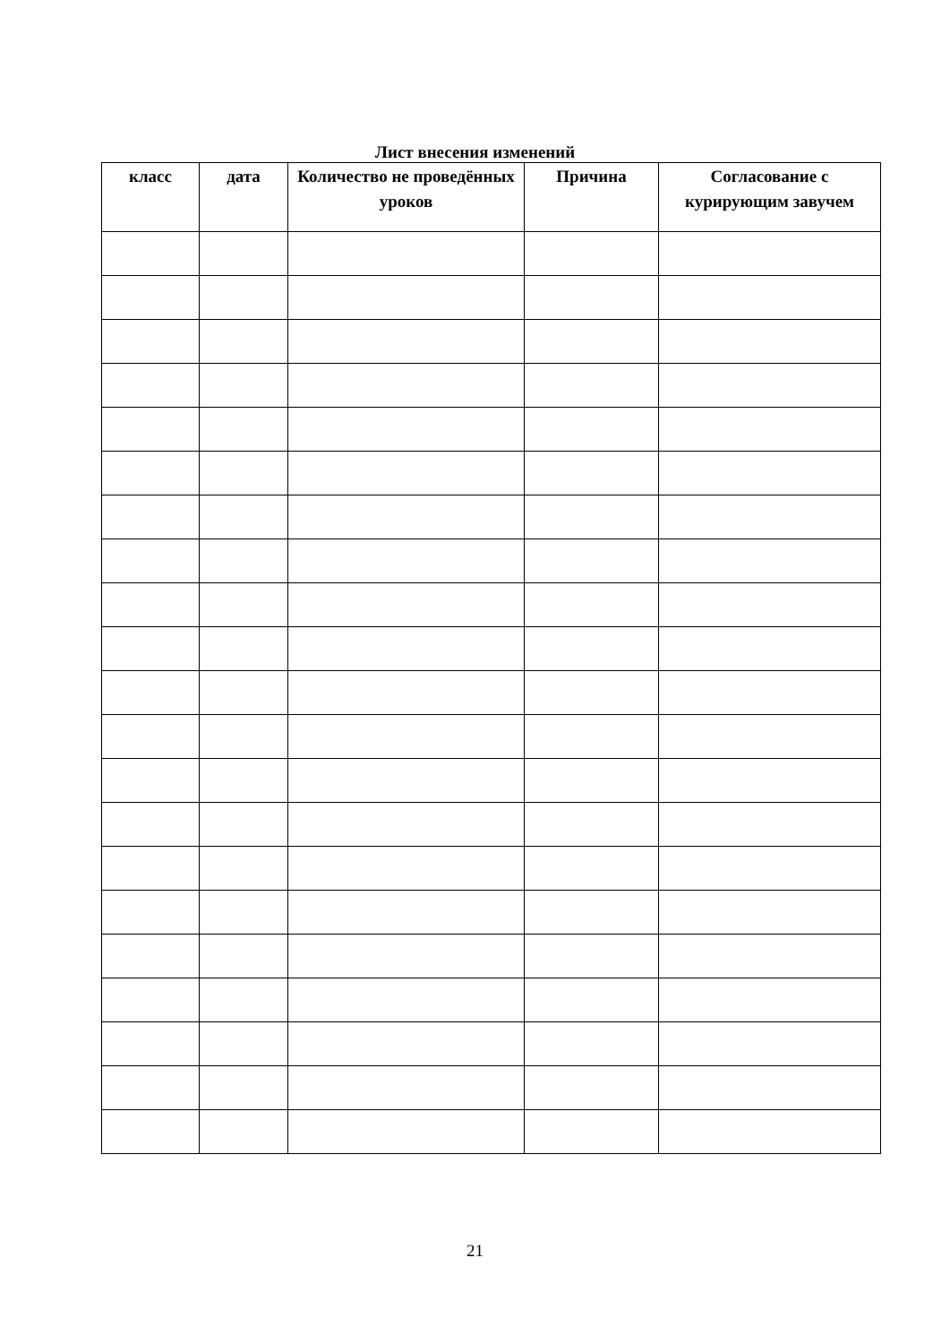Лист внесения изменений
| класс | дата | Количество не проведённых уроков | Причина | Согласование с курирующим завучем |
| --- | --- | --- | --- | --- |
21